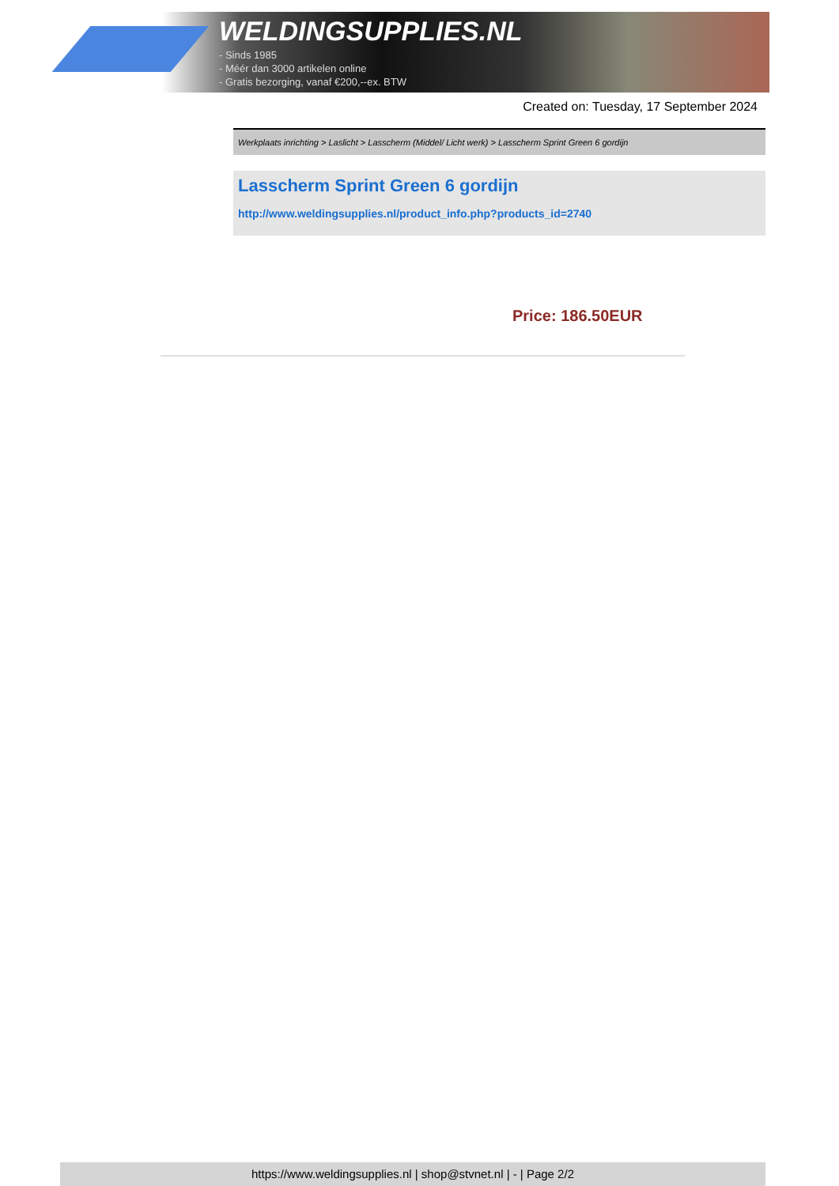WELDINGSUPPLIES.NL
- Sinds 1985
- Méér dan 3000 artikelen online
- Gratis bezorging, vanaf €200,--ex. BTW
Created on: Tuesday, 17 September 2024
Werkplaats inrichting > Laslicht > Lasscherm (Middel/ Licht werk) > Lasscherm Sprint Green 6 gordijn
Lasscherm Sprint Green 6 gordijn
http://www.weldingsupplies.nl/product_info.php?products_id=2740
Price: 186.50EUR
https://www.weldingsupplies.nl | shop@stvnet.nl | - | Page 2/2